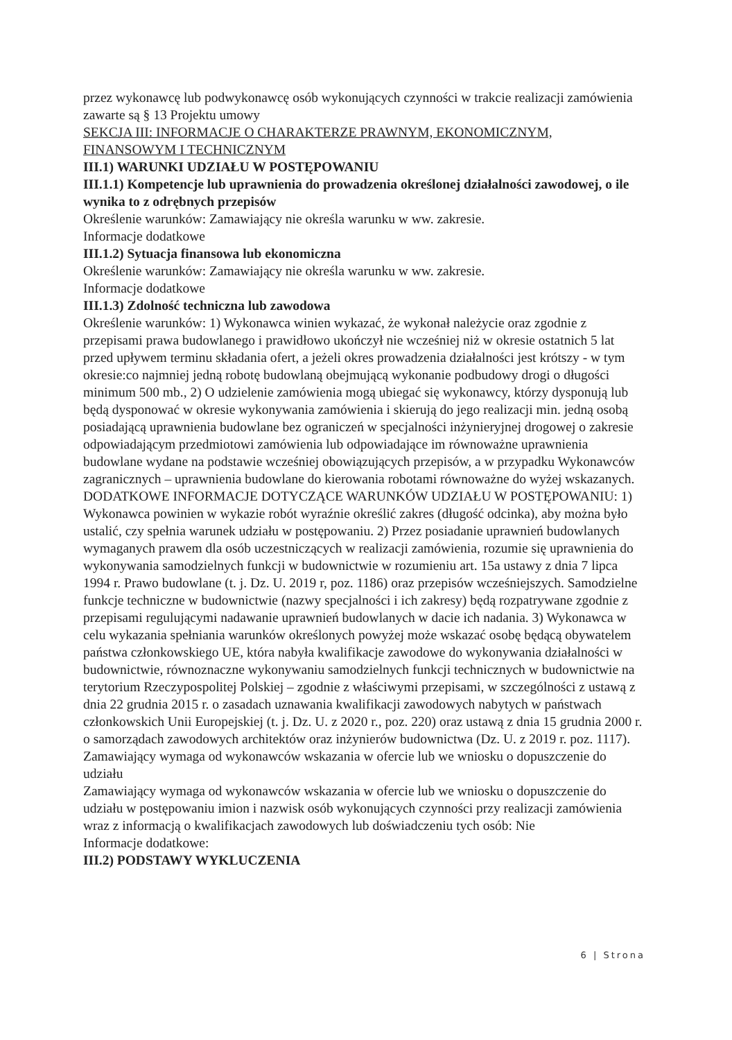przez wykonawcę lub podwykonawcę osób wykonujących czynności w trakcie realizacji zamówienia zawarte są § 13 Projektu umowy
SEKCJA III: INFORMACJE O CHARAKTERZE PRAWNYM, EKONOMICZNYM, FINANSOWYM I TECHNICZNYM
III.1) WARUNKI UDZIAŁU W POSTĘPOWANIU
III.1.1) Kompetencje lub uprawnienia do prowadzenia określonej działalności zawodowej, o ile wynika to z odrębnych przepisów
Określenie warunków: Zamawiający nie określa warunku w ww. zakresie.
Informacje dodatkowe
III.1.2) Sytuacja finansowa lub ekonomiczna
Określenie warunków: Zamawiający nie określa warunku w ww. zakresie.
Informacje dodatkowe
III.1.3) Zdolność techniczna lub zawodowa
Określenie warunków: 1) Wykonawca winien wykazać, że wykonał należycie oraz zgodnie z przepisami prawa budowlanego i prawidłowo ukończył nie wcześniej niż w okresie ostatnich 5 lat przed upływem terminu składania ofert, a jeżeli okres prowadzenia działalności jest krótszy - w tym okresie:co najmniej jedną robotę budowlaną obejmującą wykonanie podbudowy drogi o długości minimum 500 mb., 2) O udzielenie zamówienia mogą ubiegać się wykonawcy, którzy dysponują lub będą dysponować w okresie wykonywania zamówienia i skierują do jego realizacji min. jedną osobą posiadającą uprawnienia budowlane bez ograniczeń w specjalności inżynieryjnej drogowej o zakresie odpowiadającym przedmiotowi zamówienia lub odpowiadające im równoważne uprawnienia budowlane wydane na podstawie wcześniej obowiązujących przepisów, a w przypadku Wykonawców zagranicznych – uprawnienia budowlane do kierowania robotami równoważne do wyżej wskazanych. DODATKOWE INFORMACJE DOTYCZĄCE WARUNKÓW UDZIAŁU W POSTĘPOWANIU: 1) Wykonawca powinien w wykazie robót wyraźnie określić zakres (długość odcinka), aby można było ustalić, czy spełnia warunek udziału w postępowaniu. 2) Przez posiadanie uprawnień budowlanych wymaganych prawem dla osób uczestniczących w realizacji zamówienia, rozumie się uprawnienia do wykonywania samodzielnych funkcji w budownictwie w rozumieniu art. 15a ustawy z dnia 7 lipca 1994 r. Prawo budowlane (t. j. Dz. U. 2019 r, poz. 1186) oraz przepisów wcześniejszych. Samodzielne funkcje techniczne w budownictwie (nazwy specjalności i ich zakresy) będą rozpatrywane zgodnie z przepisami regulującymi nadawanie uprawnień budowlanych w dacie ich nadania. 3) Wykonawca w celu wykazania spełniania warunków określonych powyżej może wskazać osobę będącą obywatelem państwa członkowskiego UE, która nabyła kwalifikacje zawodowe do wykonywania działalności w budownictwie, równoznaczne wykonywaniu samodzielnych funkcji technicznych w budownictwie na terytorium Rzeczypospolitej Polskiej – zgodnie z właściwymi przepisami, w szczególności z ustawą z dnia 22 grudnia 2015 r. o zasadach uznawania kwalifikacji zawodowych nabytych w państwach członkowskich Unii Europejskiej (t. j. Dz. U. z 2020 r., poz. 220) oraz ustawą z dnia 15 grudnia 2000 r. o samorządach zawodowych architektów oraz inżynierów budownictwa (Dz. U. z 2019 r. poz. 1117). Zamawiający wymaga od wykonawców wskazania w ofercie lub we wniosku o dopuszczenie do udziału
Zamawiający wymaga od wykonawców wskazania w ofercie lub we wniosku o dopuszczenie do udziału w postępowaniu imion i nazwisk osób wykonujących czynności przy realizacji zamówienia wraz z informacją o kwalifikacjach zawodowych lub doświadczeniu tych osób: Nie
Informacje dodatkowe:
III.2) PODSTAWY WYKLUCZENIA
6 | Strona